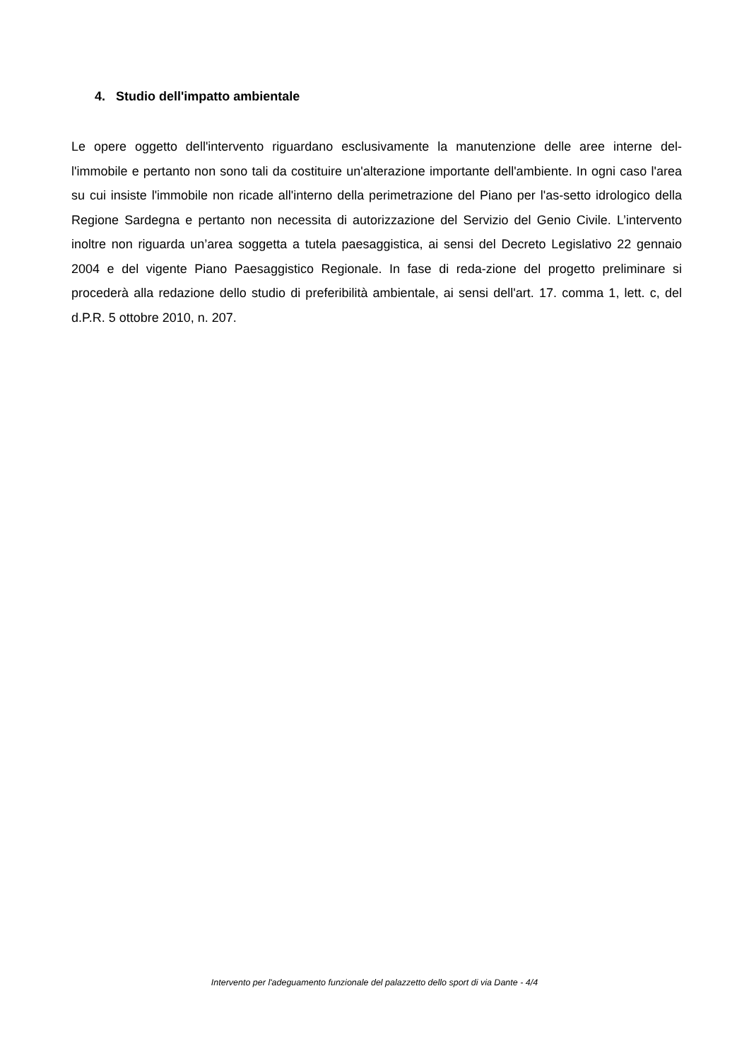4. Studio dell'impatto ambientale
Le opere oggetto dell'intervento riguardano esclusivamente la manutenzione delle aree interne del-l'immobile e pertanto non sono tali da costituire un'alterazione importante dell'ambiente. In ogni caso l'area su cui insiste l'immobile non ricade all'interno della perimetrazione del Piano per l'as-setto idrologico della Regione Sardegna e pertanto non necessita di autorizzazione del Servizio del Genio Civile. L’intervento inoltre non riguarda un’area soggetta a tutela paesaggistica, ai sensi del Decreto Legislativo 22 gennaio 2004 e del vigente Piano Paesaggistico Regionale. In fase di reda-zione del progetto preliminare si procederà alla redazione dello studio di preferibilità ambientale, ai sensi dell'art. 17. comma 1, lett. c, del d.P.R. 5 ottobre 2010, n. 207.
Intervento per l'adeguamento funzionale del palazzetto dello sport di via Dante - 4/4